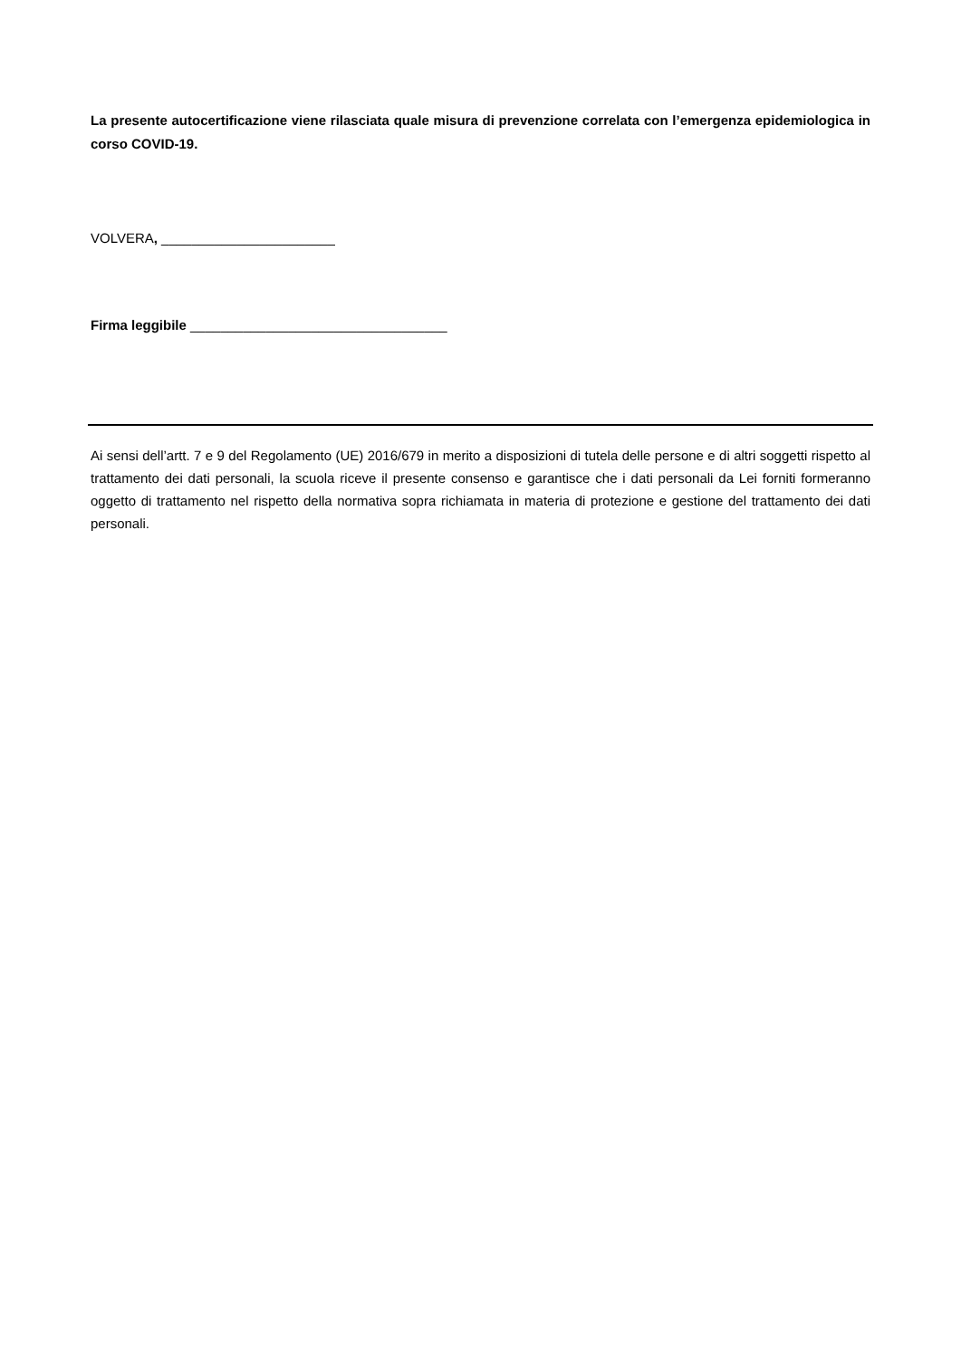La presente autocertificazione viene rilasciata quale misura di prevenzione correlata con l’emergenza epidemiologica in corso COVID-19.
VOLVERA, _______________________
Firma leggibile __________________________________
Ai sensi dell’artt. 7 e 9 del Regolamento (UE) 2016/679 in merito a disposizioni di tutela delle persone e di altri soggetti rispetto al trattamento dei dati personali, la scuola riceve il presente consenso e garantisce che i dati personali da Lei forniti formeranno oggetto di trattamento nel rispetto della normativa sopra richiamata in materia di protezione e gestione del trattamento dei dati personali.